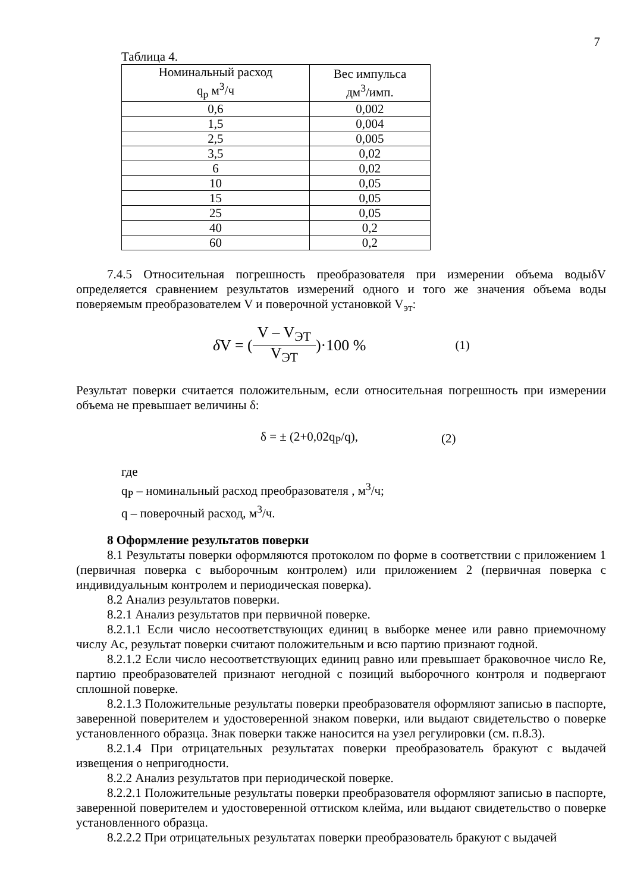7
Таблица 4.
| Номинальный расход q<sub>р</sub> м<sup>3</sup>/ч | Вес импульса дм<sup>3</sup>/имп. |
| --- | --- |
| 0,6 | 0,002 |
| 1,5 | 0,004 |
| 2,5 | 0,005 |
| 3,5 | 0,02 |
| 6 | 0,02 |
| 10 | 0,05 |
| 15 | 0,05 |
| 25 | 0,05 |
| 40 | 0,2 |
| 60 | 0,2 |
7.4.5 Относительная погрешность преобразователя при измерении объема водыδV определяется сравнением результатов измерений одного и того же значения объема воды поверяемым преобразователем V и поверочной установкой V<sub>эт</sub>:
δ V = (V – V<sub>ЭТ</sub> V<sub>ЭТ</sub>)·100 % (1)
Результат поверки считается положительным, если относительная погрешность при измерении объема не превышает величины δ:
δ = ± (2+0,02q<sub>P</sub>/q), (2)
где
q<sub>P</sub> – номинальный расход преобразователя , м<sup>3</sup>/ч;
q – поверочный расход, м<sup>3</sup>/ч.
8 Оформление результатов поверки
8.1 Результаты поверки оформляются протоколом по форме в соответствии с приложением 1 (первичная поверка с выборочным контролем) или приложением 2 (первичная поверка с индивидуальным контролем и периодическая поверка).
8.2 Анализ результатов поверки.
8.2.1 Анализ результатов при первичной поверке.
8.2.1.1 Если число несоответствующих единиц в выборке менее или равно приемочному числу Ac, результат поверки считают положительным и всю партию признают годной.
8.2.1.2 Если число несоответствующих единиц равно или превышает браковочное число Re, партию преобразователей признают негодной с позиций выборочного контроля и подвергают сплошной поверке.
8.2.1.3 Положительные результаты поверки преобразователя оформляют записью в паспорте, заверенной поверителем и удостоверенной знаком поверки, или выдают свидетельство о поверке установленного образца. Знак поверки также наносится на узел регулировки (см. п.8.3).
8.2.1.4 При отрицательных результатах поверки преобразователь бракуют с выдачей извещения о непригодности.
8.2.2 Анализ результатов при периодической поверке.
8.2.2.1 Положительные результаты поверки преобразователя оформляют записью в паспорте, заверенной поверителем и удостоверенной оттиском клейма, или выдают свидетельство о поверке установленного образца.
8.2.2.2 При отрицательных результатах поверки преобразователь бракуют с выдачей